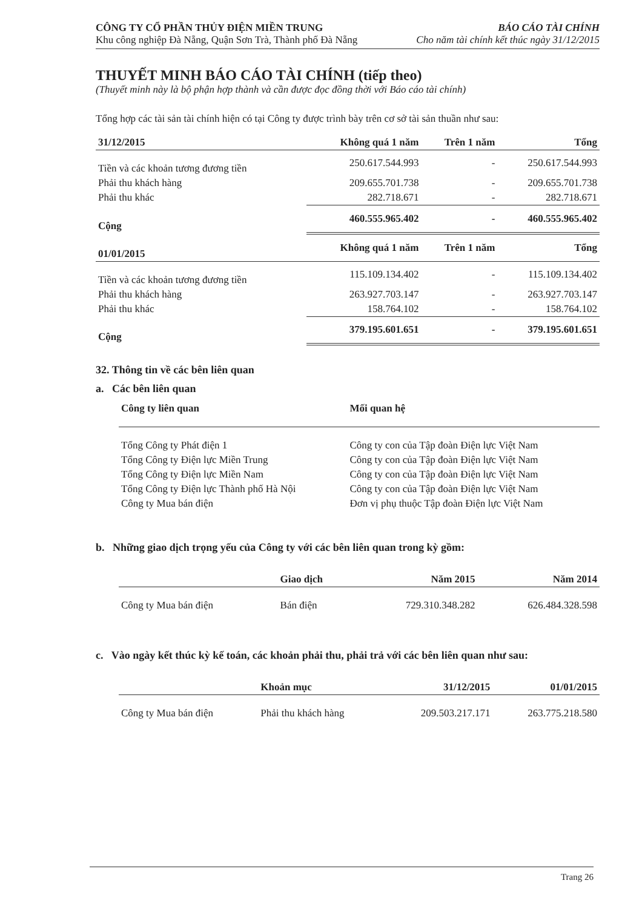CÔNG TY CỔ PHẦN THỦY ĐIỆN MIỀN TRUNG
Khu công nghiệp Đà Nẵng, Quận Sơn Trà, Thành phố Đà Nẵng
BÁO CÁO TÀI CHÍNH
Cho năm tài chính kết thúc ngày 31/12/2015
THUYẾT MINH BÁO CÁO TÀI CHÍNH (tiếp theo)
(Thuyết minh này là bộ phận hợp thành và cần được đọc đồng thời với Báo cáo tài chính)
Tổng hợp các tài sản tài chính hiện có tại Công ty được trình bày trên cơ sở tài sản thuần như sau:
| 31/12/2015 | Không quá 1 năm | Trên 1 năm | Tổng |
| --- | --- | --- | --- |
| Tiền và các khoản tương đương tiền | 250.617.544.993 | - | 250.617.544.993 |
| Phải thu khách hàng | 209.655.701.738 | - | 209.655.701.738 |
| Phải thu khác | 282.718.671 | - | 282.718.671 |
| Cộng | 460.555.965.402 | - | 460.555.965.402 |
| 01/01/2015 | Không quá 1 năm | Trên 1 năm | Tổng |
| Tiền và các khoản tương đương tiền | 115.109.134.402 | - | 115.109.134.402 |
| Phải thu khách hàng | 263.927.703.147 | - | 263.927.703.147 |
| Phải thu khác | 158.764.102 | - | 158.764.102 |
| Cộng | 379.195.601.651 | - | 379.195.601.651 |
32. Thông tin về các bên liên quan
a. Các bên liên quan
| Công ty liên quan | Mối quan hệ |
| --- | --- |
| Tổng Công ty Phát điện 1 | Công ty con của Tập đoàn Điện lực Việt Nam |
| Tổng Công ty Điện lực Miền Trung | Công ty con của Tập đoàn Điện lực Việt Nam |
| Tổng Công ty Điện lực Miền Nam | Công ty con của Tập đoàn Điện lực Việt Nam |
| Tổng Công ty Điện lực Thành phố Hà Nội | Công ty con của Tập đoàn Điện lực Việt Nam |
| Công ty Mua bán điện | Đơn vị phụ thuộc Tập đoàn Điện lực Việt Nam |
b. Những giao dịch trọng yếu của Công ty với các bên liên quan trong kỳ gồm:
| | Giao dịch | Năm 2015 | Năm 2014 |
| --- | --- | --- | --- |
| Công ty Mua bán điện | Bán điện | 729.310.348.282 | 626.484.328.598 |
c. Vào ngày kết thúc kỳ kế toán, các khoản phải thu, phải trả với các bên liên quan như sau:
| | Khoản mục | 31/12/2015 | 01/01/2015 |
| --- | --- | --- | --- |
| Công ty Mua bán điện | Phải thu khách hàng | 209.503.217.171 | 263.775.218.580 |
Trang 26